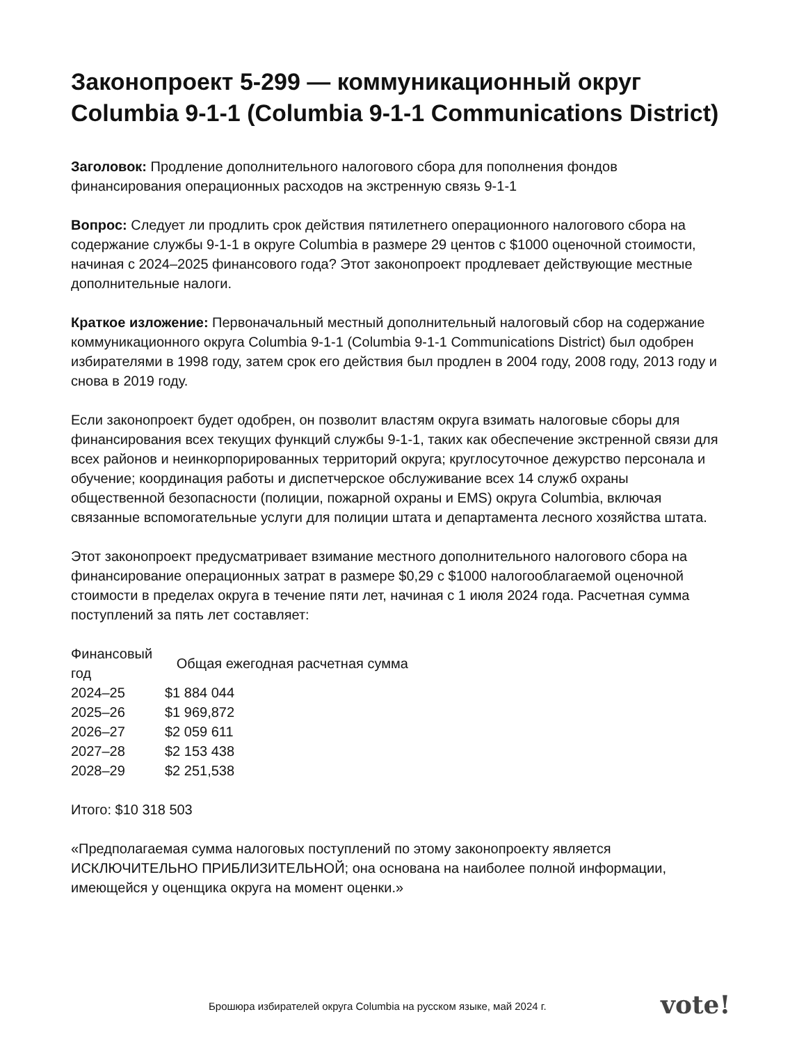Законопроект 5-299 — коммуникационный округ Columbia 9-1-1 (Columbia 9-1-1 Communications District)
Заголовок: Продление дополнительного налогового сбора для пополнения фондов финансирования операционных расходов на экстренную связь 9-1-1
Вопрос: Следует ли продлить срок действия пятилетнего операционного налогового сбора на содержание службы 9-1-1 в округе Columbia в размере 29 центов с $1000 оценочной стоимости, начиная с 2024–2025 финансового года? Этот законопроект продлевает действующие местные дополнительные налоги.
Краткое изложение: Первоначальный местный дополнительный налоговый сбор на содержание коммуникационного округа Columbia 9-1-1 (Columbia 9-1-1 Communications District) был одобрен избирателями в 1998 году, затем срок его действия был продлен в 2004 году, 2008 году, 2013 году и снова в 2019 году.
Если законопроект будет одобрен, он позволит властям округа взимать налоговые сборы для финансирования всех текущих функций службы 9-1-1, таких как обеспечение экстренной связи для всех районов и неинкорпорированных территорий округа; круглосуточное дежурство персонала и обучение; координация работы и диспетчерское обслуживание всех 14 служб охраны общественной безопасности (полиции, пожарной охраны и EMS) округа Columbia, включая связанные вспомогательные услуги для полиции штата и департамента лесного хозяйства штата.
Этот законопроект предусматривает взимание местного дополнительного налогового сбора на финансирование операционных затрат в размере $0,29 с $1000 налогооблагаемой оценочной стоимости в пределах округа в течение пяти лет, начиная с 1 июля 2024 года. Расчетная сумма поступлений за пять лет составляет:
| Финансовый год | Общая ежегодная расчетная сумма |
| --- | --- |
| 2024–25 | $1 884 044 |
| 2025–26 | $1 969,872 |
| 2026–27 | $2 059 611 |
| 2027–28 | $2 153 438 |
| 2028–29 | $2 251,538 |
Итого: $10 318 503
«Предполагаемая сумма налоговых поступлений по этому законопроекту является ИСКЛЮЧИТЕЛЬНО ПРИБЛИЗИТЕЛЬНОЙ; она основана на наиболее полной информации, имеющейся у оценщика округа на момент оценки.»
Брошюра избирателей округа Columbia на русском языке, май 2024 г.
vote!